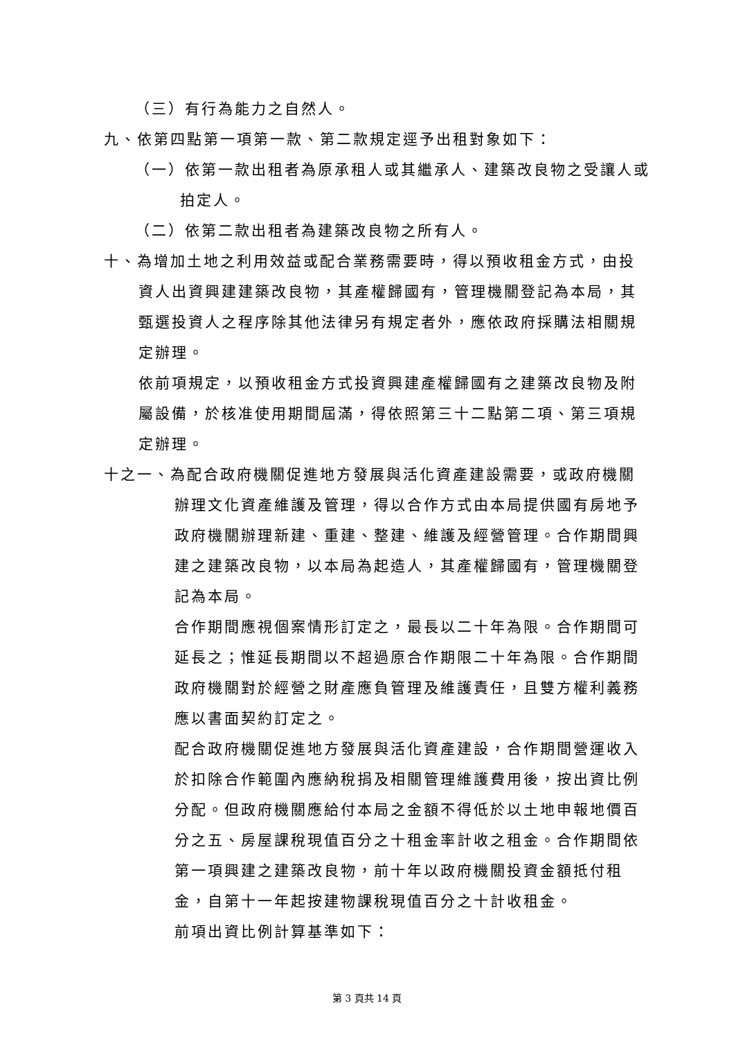（三）有行為能力之自然人。
九、依第四點第一項第一款、第二款規定逕予出租對象如下：
（一）依第一款出租者為原承租人或其繼承人、建築改良物之受讓人或拍定人。
（二）依第二款出租者為建築改良物之所有人。
十、為增加土地之利用效益或配合業務需要時，得以預收租金方式，由投資人出資興建建築改良物，其產權歸國有，管理機關登記為本局，其甄選投資人之程序除其他法律另有規定者外，應依政府採購法相關規定辦理。
依前項規定，以預收租金方式投資興建產權歸國有之建築改良物及附屬設備，於核准使用期間屆滿，得依照第三十二點第二項、第三項規定辦理。
十之一、為配合政府機關促進地方發展與活化資產建設需要，或政府機關辦理文化資產維護及管理，得以合作方式由本局提供國有房地予政府機關辦理新建、重建、整建、維護及經營管理。合作期間興建之建築改良物，以本局為起造人，其產權歸國有，管理機關登記為本局。
合作期間應視個案情形訂定之，最長以二十年為限。合作期間可延長之；惟延長期間以不超過原合作期限二十年為限。合作期間政府機關對於經營之財產應負管理及維護責任，且雙方權利義務應以書面契約訂定之。
配合政府機關促進地方發展與活化資產建設，合作期間營運收入於扣除合作範圍內應納稅捐及相關管理維護費用後，按出資比例分配。但政府機關應給付本局之金額不得低於以土地申報地價百分之五、房屋課稅現值百分之十租金率計收之租金。合作期間依第一項興建之建築改良物，前十年以政府機關投資金額抵付租金，自第十一年起按建物課稅現值百分之十計收租金。
前項出資比例計算基準如下：
第 3 頁共 14 頁